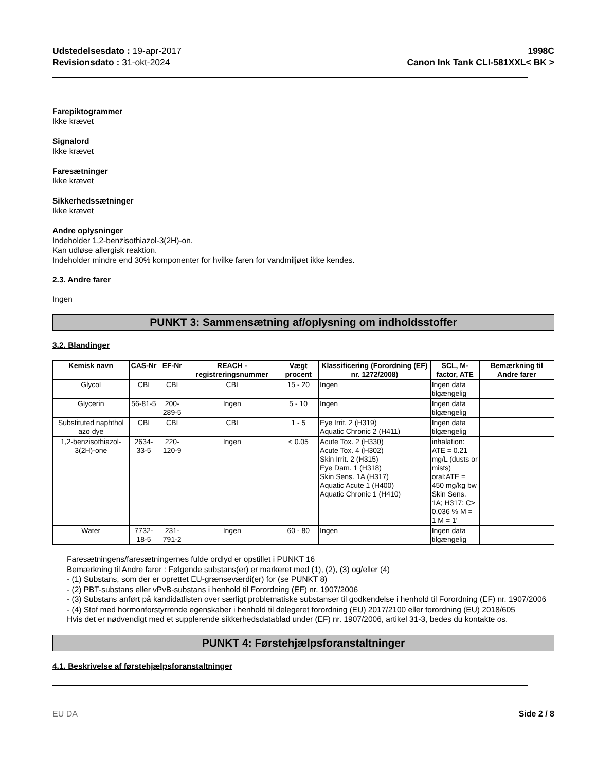Udstedelsesdato : 19-apr-2017
Revisionsdato : 31-okt-2024
1998C
Canon Ink Tank CLI-581XXL< BK >
Farepiktogrammer
Ikke krævet
Signalord
Ikke krævet
Faresætninger
Ikke krævet
Sikkerhedssætninger
Ikke krævet
Andre oplysninger
Indeholder 1,2-benzisothiazol-3(2H)-on.
Kan udløse allergisk reaktion.
Indeholder mindre end 30% komponenter for hvilke faren for vandmiljøet ikke kendes.
2.3. Andre farer
Ingen
PUNKT 3: Sammensætning af/oplysning om indholdsstoffer
3.2. Blandinger
| Kemisk navn | CAS-Nr | EF-Nr | REACH -registreringsnummer | Vægt procent | Klassificering (Forordning (EF) nr. 1272/2008) | SCL, M-factor, ATE | Bemærkning til Andre farer |
| --- | --- | --- | --- | --- | --- | --- | --- |
| Glycol | CBI | CBI | CBI | 15 - 20 | Ingen | Ingen data tilgængelig | |
| Glycerin | 56-81-5 | 200-289-5 | Ingen | 5 - 10 | Ingen | Ingen data tilgængelig | |
| Substituted naphthol azo dye | CBI | CBI | CBI | 1 - 5 | Eye Irrit. 2 (H319) Aquatic Chronic 2 (H411) | Ingen data tilgængelig | |
| 1,2-benzisothiazol-3(2H)-one | 2634-33-5 | 220-120-9 | Ingen | < 0.05 | Acute Tox. 2 (H330) Acute Tox. 4 (H302) Skin Irrit. 2 (H315) Eye Dam. 1 (H318) Skin Sens. 1A (H317) Aquatic Acute 1 (H400) Aquatic Chronic 1 (H410) | inhalation: ATE = 0.21 mg/L (dusts or mists) oral:ATE = 450 mg/kg bw Skin Sens. 1A; H317: C≥ 0,036 % M = 1 M = 1' | |
| Water | 7732-18-5 | 231-791-2 | Ingen | 60 - 80 | Ingen | Ingen data tilgængelig | |
Faresætningens/faresætningernes fulde ordlyd er opstillet i PUNKT 16
Bemærkning til Andre farer : Følgende substans(er) er markeret med (1), (2), (3) og/eller (4)
- (1) Substans, som der er oprettet EU-grænseværdi(er) for (se PUNKT 8)
- (2) PBT-substans eller vPvB-substans i henhold til Forordning (EF) nr. 1907/2006
- (3) Substans anført på kandidatlisten over særligt problematiske substanser til godkendelse i henhold til Forordning (EF) nr. 1907/2006
- (4) Stof med hormonforstyrrende egenskaber i henhold til delegeret forordning (EU) 2017/2100 eller forordning (EU) 2018/605
Hvis det er nødvendigt med et supplerende sikkerhedsdatablad under (EF) nr. 1907/2006, artikel 31-3, bedes du kontakte os.
PUNKT 4: Førstehjælpsforanstaltninger
4.1. Beskrivelse af førstehjælpsforanstaltninger
EU DA Side 2 / 8